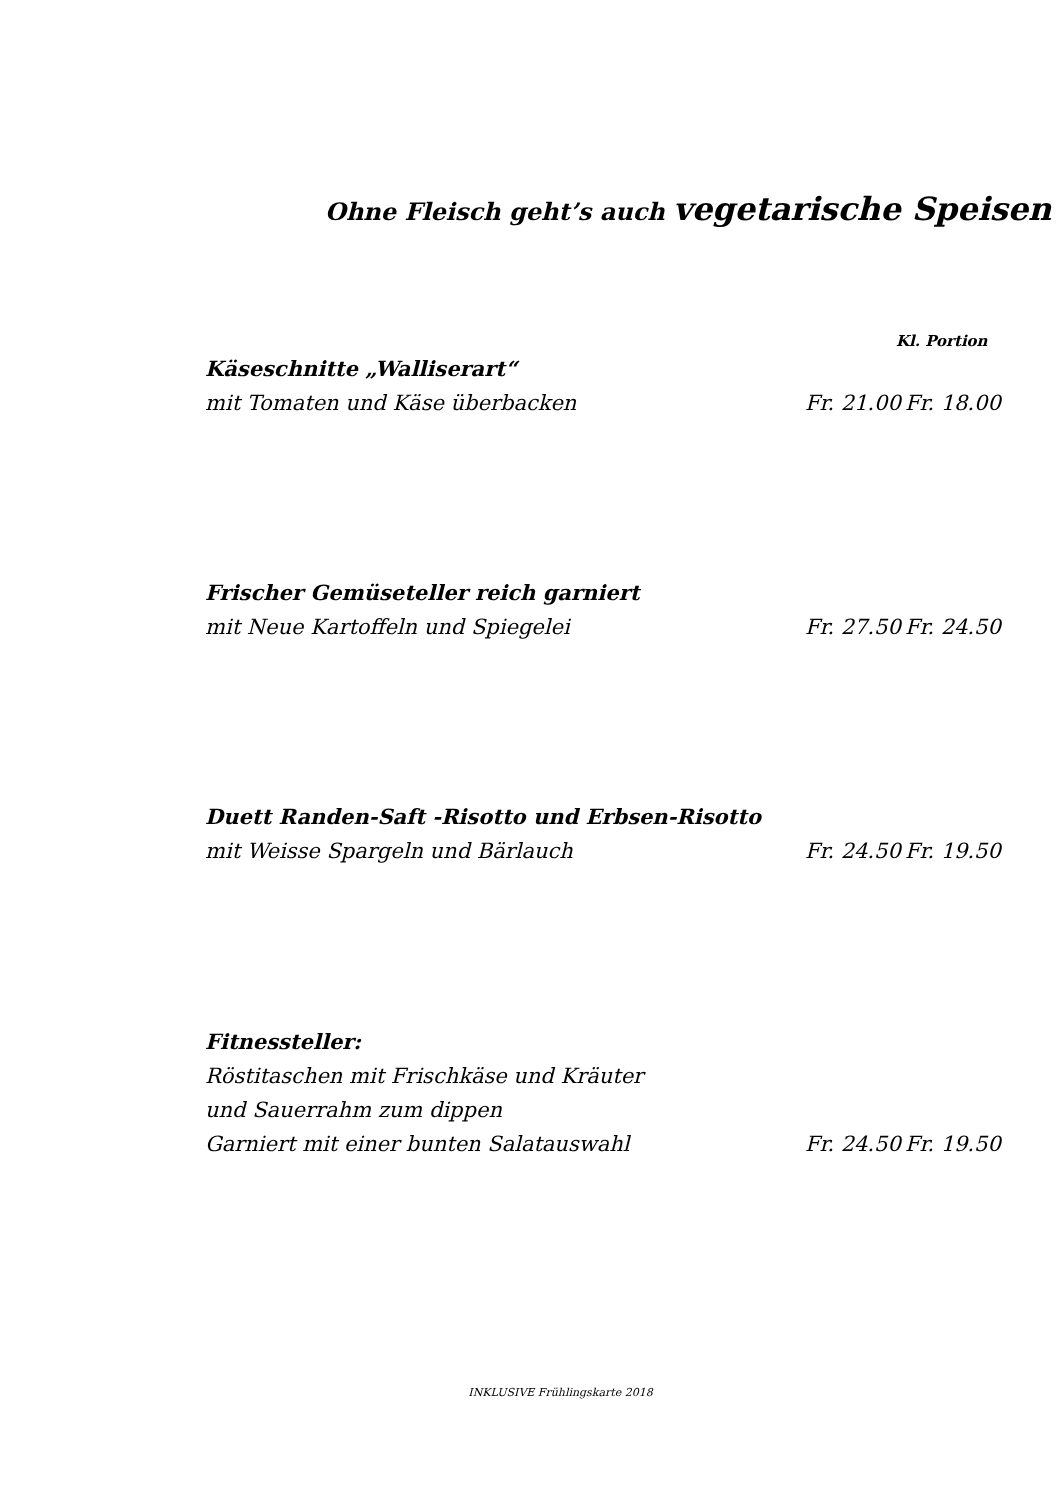Ohne Fleisch geht’s auch vegetarische Speisen
Kl. Portion
Käseschnitte „Walliserart“
mit Tomaten und Käse überbacken Fr. 21.00 Fr. 18.00
Frischer Gemüseteller reich garniert
mit Neue Kartoffeln und Spiegelei Fr. 27.50 Fr. 24.50
Duett Randen-Saft -Risotto und Erbsen-Risotto
mit Weisse Spargeln und Bärlauch Fr. 24.50 Fr. 19.50
Fitnessteller:
Röstitaschen mit Frischkäse und Kräuter
und Sauerrahm zum dippen
Garniert mit einer bunten Salatauswahl Fr. 24.50 Fr. 19.50
INKLUSIVE Frühlingskarte 2018